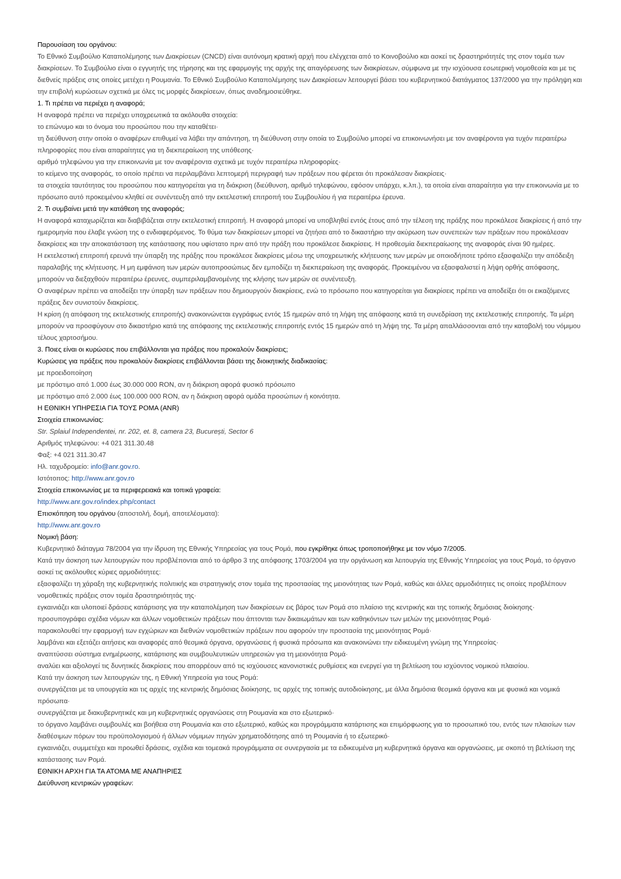Παρουσίαση του οργάνου:
Το Εθνικό Συμβούλιο Καταπολέμησης των Διακρίσεων (CNCD) είναι αυτόνομη κρατική αρχή που ελέγχεται από το Κοινοβούλιο και ασκεί τις δραστηριότητές της στον τομέα των διακρίσεων. Το Συμβούλιο είναι ο εγγυητής της τήρησης και της εφαρμογής της αρχής της απαγόρευσης των διακρίσεων, σύμφωνα με την ισχύουσα εσωτερική νομοθεσία και με τις διεθνείς πράξεις στις οποίες μετέχει η Ρουμανία. Το Εθνικό Συμβούλιο Καταπολέμησης των Διακρίσεων λειτουργεί βάσει του κυβερνητικού διατάγματος 137/2000 για την πρόληψη και την επιβολή κυρώσεων σχετικά με όλες τις μορφές διακρίσεων, όπως αναδημοσιεύθηκε.
1. Τι πρέπει να περιέχει η αναφορά;
Η αναφορά πρέπει να περιέχει υποχρεωτικά τα ακόλουθα στοιχεία:
το επώνυμο και το όνομα του προσώπου που την καταθέτει·
τη διεύθυνση στην οποία ο αναφέρων επιθυμεί να λάβει την απάντηση, τη διεύθυνση στην οποία το Συμβούλιο μπορεί να επικοινωνήσει με τον αναφέροντα για τυχόν περαιτέρω πληροφορίες που είναι απαραίτητες για τη διεκπεραίωση της υπόθεσης·
αριθμό τηλεφώνου για την επικοινωνία με τον αναφέροντα σχετικά με τυχόν περαιτέρω πληροφορίες·
το κείμενο της αναφοράς, το οποίο πρέπει να περιλαμβάνει λεπτομερή περιγραφή των πράξεων που φέρεται ότι προκάλεσαν διακρίσεις·
τα στοιχεία ταυτότητας του προσώπου που κατηγορείται για τη διάκριση (διεύθυνση, αριθμό τηλεφώνου, εφόσον υπάρχει, κ.λπ.), τα οποία είναι απαραίτητα για την επικοινωνία με το πρόσωπο αυτό προκειμένου κληθεί σε συνέντευξη από την εκτελεστική επιτροπή του Συμβουλίου ή για περαιτέρω έρευνα.
2. Τι συμβαίνει μετά την κατάθεση της αναφοράς;
Η αναφορά καταχωρίζεται και διαβιβάζεται στην εκτελεστική επιτροπή. Η αναφορά μπορεί να υποβληθεί εντός έτους από την τέλεση της πράξης που προκάλεσε διακρίσεις ή από την ημερομηνία που έλαβε γνώση της ο ενδιαφερόμενος. Το θύμα των διακρίσεων μπορεί να ζητήσει από το δικαστήριο την ακύρωση των συνεπειών των πράξεων που προκάλεσαν διακρίσεις και την αποκατάσταση της κατάστασης που υφίστατο πριν από την πράξη που προκάλεσε διακρίσεις. Η προθεσμία διεκπεραίωσης της αναφοράς είναι 90 ημέρες.
Η εκτελεστική επιτροπή ερευνά την ύπαρξη της πράξης που προκάλεσε διακρίσεις μέσω της υποχρεωτικής κλήτευσης των μερών με οποιοδήποτε τρόπο εξασφαλίζει την απόδειξη παραλαβής της κλήτευσης. Η μη εμφάνιση των μερών αυτοπροσώπως δεν εμποδίζει τη διεκπεραίωση της αναφοράς. Προκειμένου να εξασφαλιστεί η λήψη ορθής απόφασης, μπορούν να διεξαχθούν περαιτέρω έρευνες, συμπεριλαμβανομένης της κλήσης των μερών σε συνέντευξη.
Ο αναφέρων πρέπει να αποδείξει την ύπαρξη των πράξεων που δημιουργούν διακρίσεις, ενώ το πρόσωπο που κατηγορείται για διακρίσεις πρέπει να αποδείξει ότι οι εικαζόμενες πράξεις δεν συνιστούν διακρίσεις.
Η κρίση (η απόφαση της εκτελεστικής επιτροπής) ανακοινώνεται εγγράφως εντός 15 ημερών από τη λήψη της απόφασης κατά τη συνεδρίαση της εκτελεστικής επιτροπής. Τα μέρη μπορούν να προσφύγουν στο δικαστήριο κατά της απόφασης της εκτελεστικής επιτροπής εντός 15 ημερών από τη λήψη της. Τα μέρη απαλλάσσονται από την καταβολή του νόμιμου τέλους χαρτοσήμου.
3. Ποιες είναι οι κυρώσεις που επιβάλλονται για πράξεις που προκαλούν διακρίσεις;
Κυρώσεις για πράξεις που προκαλούν διακρίσεις επιβάλλονται βάσει της διοικητικής διαδικασίας:
με προειδοποίηση
με πρόστιμο από 1.000 έως 30.000 000 RON, αν η διάκριση αφορά φυσικό πρόσωπο
με πρόστιμο από 2.000 έως 100.000 000 RON, αν η διάκριση αφορά ομάδα προσώπων ή κοινότητα.
Η ΕΘΝΙΚΗ ΥΠΗΡΕΣΙΑ ΓΙΑ ΤΟΥΣ ΡΟΜΑ (ANR)
Στοιχεία επικοινωνίας:
Str. Splaiul Independentei, nr. 202, et. 8, camera 23, București, Sector 6
Αριθμός τηλεφώνου: +4 021 311.30.48
Φαξ: +4 021 311.30.47
Ηλ. ταχυδρομείο: info@anr.gov.ro.
Ιστότοπος: http://www.anr.gov.ro
Στοιχεία επικοινωνίας με τα περιφερειακά και τοπικά γραφεία:
http://www.anr.gov.ro/index.php/contact
Επισκόπηση του οργάνου (αποστολή, δομή, αποτελέσματα):
http://www.anr.gov.ro
Νομική βάση:
Κυβερνητικό διάταγμα 78/2004 για την ίδρυση της Εθνικής Υπηρεσίας για τους Ρομά, που εγκρίθηκε όπως τροποποιήθηκε με τον νόμο 7/2005.
Κατά την άσκηση των λειτουργιών που προβλέπονται από το άρθρο 3 της απόφασης 1703/2004 για την οργάνωση και λειτουργία της Εθνικής Υπηρεσίας για τους Ρομά, το όργανο ασκεί τις ακόλουθες κύριες αρμοδιότητες:
εξασφαλίζει τη χάραξη της κυβερνητικής πολιτικής και στρατηγικής στον τομέα της προστασίας της μειονότητας των Ρομά, καθώς και άλλες αρμοδιότητες τις οποίες προβλέπουν νομοθετικές πράξεις στον τομέα δραστηριότητάς της·
εγκαινιάζει και υλοποιεί δράσεις κατάρτισης για την καταπολέμηση των διακρίσεων εις βάρος των Ρομά στο πλαίσιο της κεντρικής και της τοπικής δημόσιας διοίκησης·
προσυπογράφει σχέδια νόμων και άλλων νομοθετικών πράξεων που άπτονται των δικαιωμάτων και των καθηκόντων των μελών της μειονότητας Ρομά·
παρακολουθεί την εφαρμογή των εγχώριων και διεθνών νομοθετικών πράξεων που αφορούν την προστασία της μειονότητας Ρομά·
λαμβάνει και εξετάζει αιτήσεις και αναφορές από θεσμικά όργανα, οργανώσεις ή φυσικά πρόσωπα και ανακοινώνει την ειδικευμένη γνώμη της Υπηρεσίας·
αναπτύσσει σύστημα ενημέρωσης, κατάρτισης και συμβουλευτικών υπηρεσιών για τη μειονότητα Ρομά·
αναλύει και αξιολογεί τις δυνητικές διακρίσεις που απορρέουν από τις ισχύουσες κανονιστικές ρυθμίσεις και ενεργεί για τη βελτίωση του ισχύοντος νομικού πλαισίου.
Κατά την άσκηση των λειτουργιών της, η Εθνική Υπηρεσία για τους Ρομά:
συνεργάζεται με τα υπουργεία και τις αρχές της κεντρικής δημόσιας διοίκησης, τις αρχές της τοπικής αυτοδιοίκησης, με άλλα δημόσια θεσμικά όργανα και με φυσικά και νομικά πρόσωπα·
συνεργάζεται με διακυβερνητικές και μη κυβερνητικές οργανώσεις στη Ρουμανία και στο εξωτερικό·
το όργανο λαμβάνει συμβουλές και βοήθεια στη Ρουμανία και στο εξωτερικό, καθώς και προγράμματα κατάρτισης και επιμόρφωσης για το προσωπικό του, εντός των πλαισίων των διαθέσιμων πόρων του προϋπολογισμού ή άλλων νόμιμων πηγών χρηματοδότησης από τη Ρουμανία ή το εξωτερικό·
εγκαινιάζει, συμμετέχει και προωθεί δράσεις, σχέδια και τομεακά προγράμματα σε συνεργασία με τα ειδικευμένα μη κυβερνητικά όργανα και οργανώσεις, με σκοπό τη βελτίωση της κατάστασης των Ρομά.
ΕΘΝΙΚΗ ΑΡΧΗ ΓΙΑ ΤΑ ΑΤΟΜΑ ΜΕ ΑΝΑΠΗΡΙΕΣ
Διεύθυνση κεντρικών γραφείων: